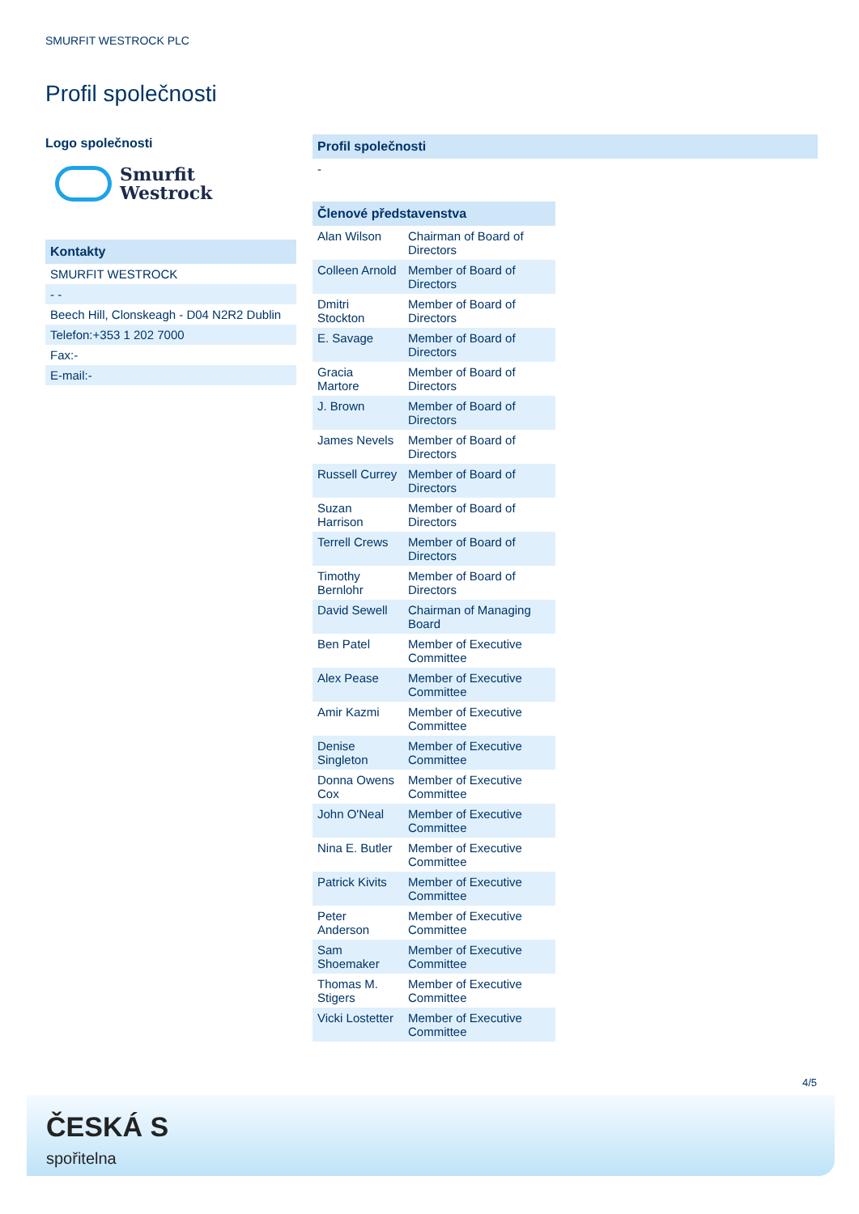SMURFIT WESTROCK PLC
Profil společnosti
Logo společnosti
Smurfit
Westrock
Kontakty
SMURFIT WESTROCK
- -
Beech Hill, Clonskeagh - D04 N2R2 Dublin
Telefon:+353 1 202 7000
Fax:-
E-mail:-
Profil společnosti
-
| Členové představenstva | |
| --- | --- |
| Alan Wilson | Chairman of Board of Directors |
| Colleen Arnold | Member of Board of Directors |
| Dmitri Stockton | Member of Board of Directors |
| E. Savage | Member of Board of Directors |
| Gracia Martore | Member of Board of Directors |
| J. Brown | Member of Board of Directors |
| James Nevels | Member of Board of Directors |
| Russell Currey | Member of Board of Directors |
| Suzan Harrison | Member of Board of Directors |
| Terrell Crews | Member of Board of Directors |
| Timothy Bernlohr | Member of Board of Directors |
| David Sewell | Chairman of Managing Board |
| Ben Patel | Member of Executive Committee |
| Alex Pease | Member of Executive Committee |
| Amir Kazmi | Member of Executive Committee |
| Denise Singleton | Member of Executive Committee |
| Donna Owens Cox | Member of Executive Committee |
| John O'Neal | Member of Executive Committee |
| Nina E. Butler | Member of Executive Committee |
| Patrick Kivits | Member of Executive Committee |
| Peter Anderson | Member of Executive Committee |
| Sam Shoemaker | Member of Executive Committee |
| Thomas M. Stigers | Member of Executive Committee |
| Vicki Lostetter | Member of Executive Committee |
4/5
ČESKÁ S
spořitelna